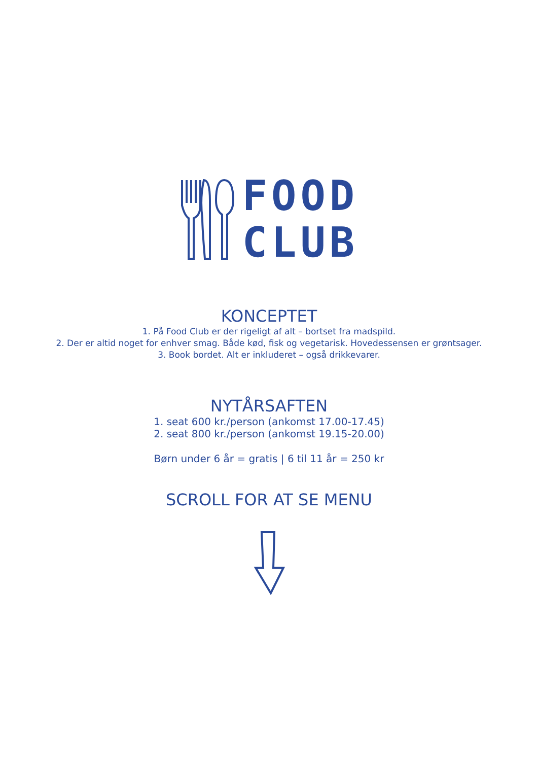FOOD
CLUB
KONCEPTET
1. På Food Club er der rigeligt af alt – bortset fra madspild.
2. Der er altid noget for enhver smag. Både kød, fisk og vegetarisk. Hovedessensen er grøntsager.
3. Book bordet. Alt er inkluderet – også drikkevarer.
NYTÅRSAFTEN
1. seat 600 kr./person (ankomst 17.00-17.45)
2. seat 800 kr./person (ankomst 19.15-20.00)
Børn under 6 år = gratis | 6 til 11 år = 250 kr
SCROLL FOR AT SE MENU